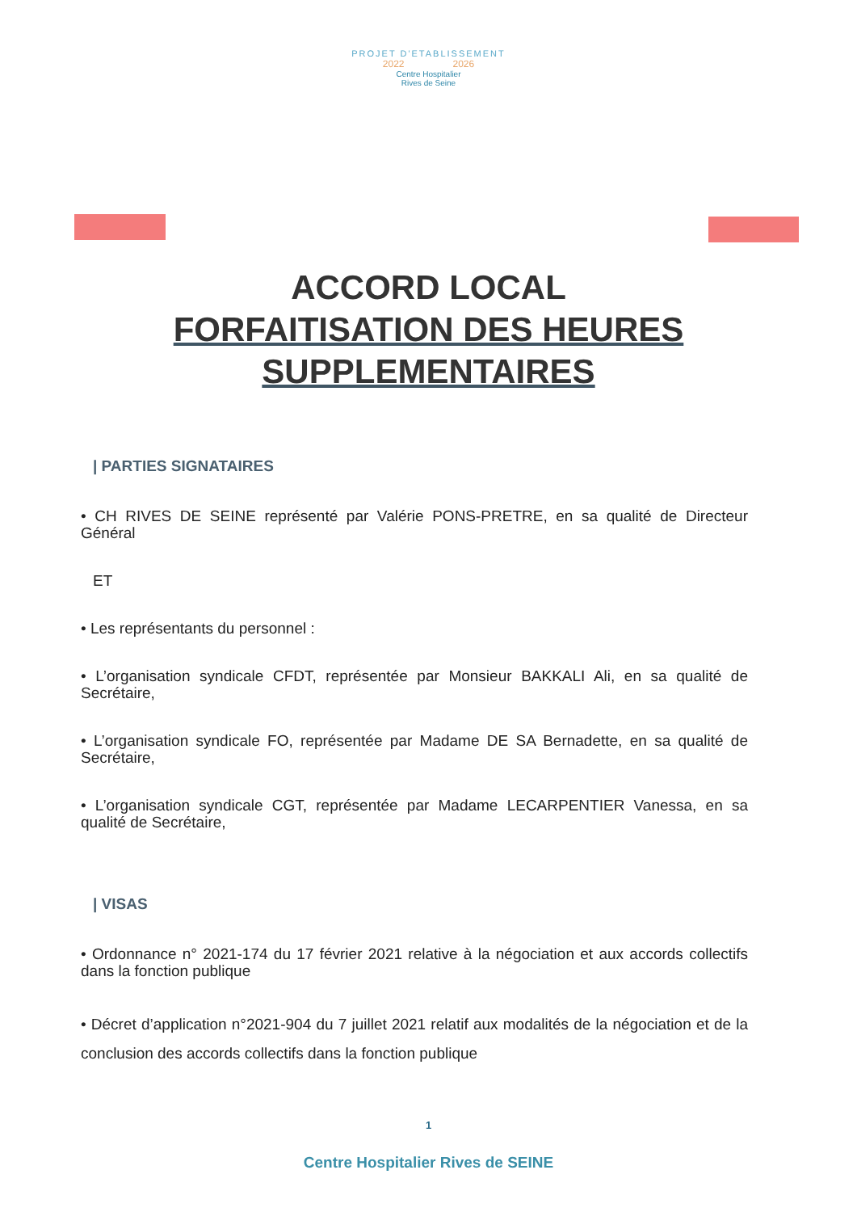PROJET D'ETABLISSEMENT
2022 2026
Centre Hospitalier
Rives de Seine
ACCORD LOCAL
FORFAITISATION DES HEURES
SUPPLEMENTAIRES
| PARTIES SIGNATAIRES
• CH RIVES DE SEINE représenté par Valérie PONS-PRETRE, en sa qualité de Directeur Général
ET
• Les représentants du personnel :
• L’organisation syndicale CFDT, représentée par Monsieur BAKKALI Ali, en sa qualité de Secrétaire,
• L’organisation syndicale FO, représentée par Madame DE SA Bernadette, en sa qualité de Secrétaire,
• L’organisation syndicale CGT, représentée par Madame LECARPENTIER Vanessa, en sa qualité de Secrétaire,
| VISAS
• Ordonnance n° 2021-174 du 17 février 2021 relative à la négociation et aux accords collectifs dans la fonction publique
• Décret d’application n°2021-904 du 7 juillet 2021 relatif aux modalités de la négociation et de la conclusion des accords collectifs dans la fonction publique
1
Centre Hospitalier Rives de SEINE